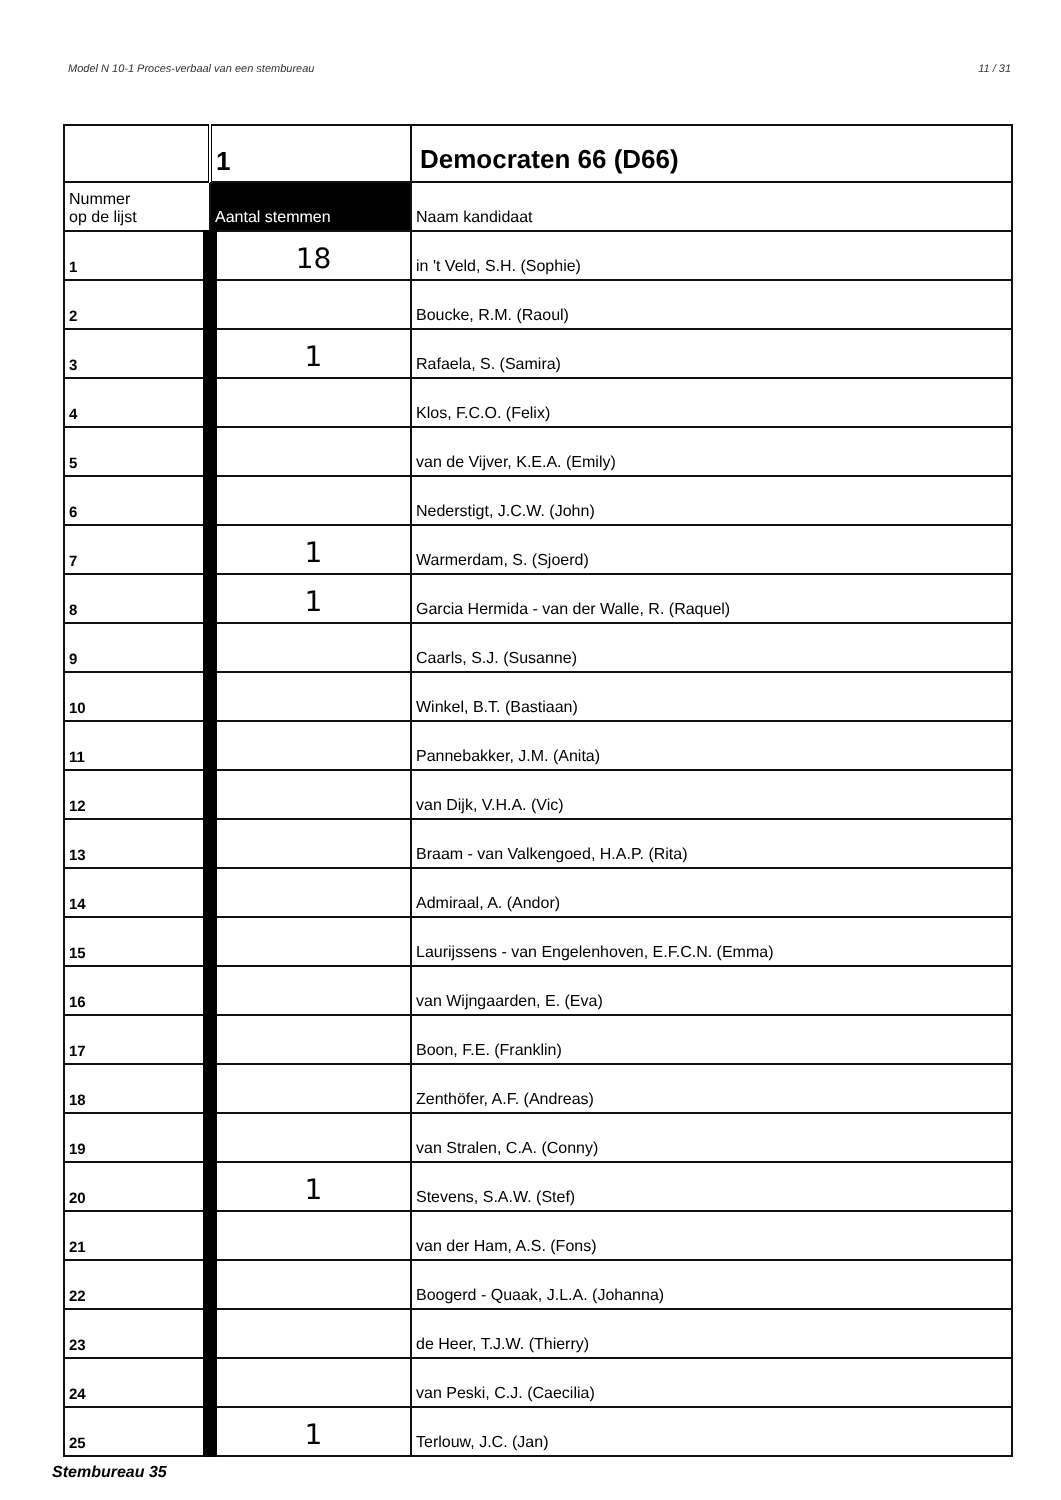Model N 10-1 Proces-verbaal van een stembureau 11 / 31
| | 1 | Democraten 66 (D66) |
| Nummer op de lijst | Aantal stemmen | Naam kandidaat |
| 1 | 18 | in 't Veld, S.H. (Sophie) |
| 2 | | Boucke, R.M. (Raoul) |
| 3 | 1 | Rafaela, S. (Samira) |
| 4 | | Klos, F.C.O. (Felix) |
| 5 | | van de Vijver, K.E.A. (Emily) |
| 6 | | Nederstigt, J.C.W. (John) |
| 7 | 1 | Warmerdam, S. (Sjoerd) |
| 8 | 1 | Garcia Hermida - van der Walle, R. (Raquel) |
| 9 | | Caarls, S.J. (Susanne) |
| 10 | | Winkel, B.T. (Bastiaan) |
| 11 | | Pannebakker, J.M. (Anita) |
| 12 | | van Dijk, V.H.A. (Vic) |
| 13 | | Braam - van Valkengoed, H.A.P. (Rita) |
| 14 | | Admiraal, A. (Andor) |
| 15 | | Laurijssens - van Engelenhoven, E.F.C.N. (Emma) |
| 16 | | van Wijngaarden, E. (Eva) |
| 17 | | Boon, F.E. (Franklin) |
| 18 | | Zenthöfer, A.F. (Andreas) |
| 19 | | van Stralen, C.A. (Conny) |
| 20 | 1 | Stevens, S.A.W. (Stef) |
| 21 | | van der Ham, A.S. (Fons) |
| 22 | | Boogerd - Quaak, J.L.A. (Johanna) |
| 23 | | de Heer, T.J.W. (Thierry) |
| 24 | | van Peski, C.J. (Caecilia) |
| 25 | 1 | Terlouw, J.C. (Jan) |
Stembureau 35